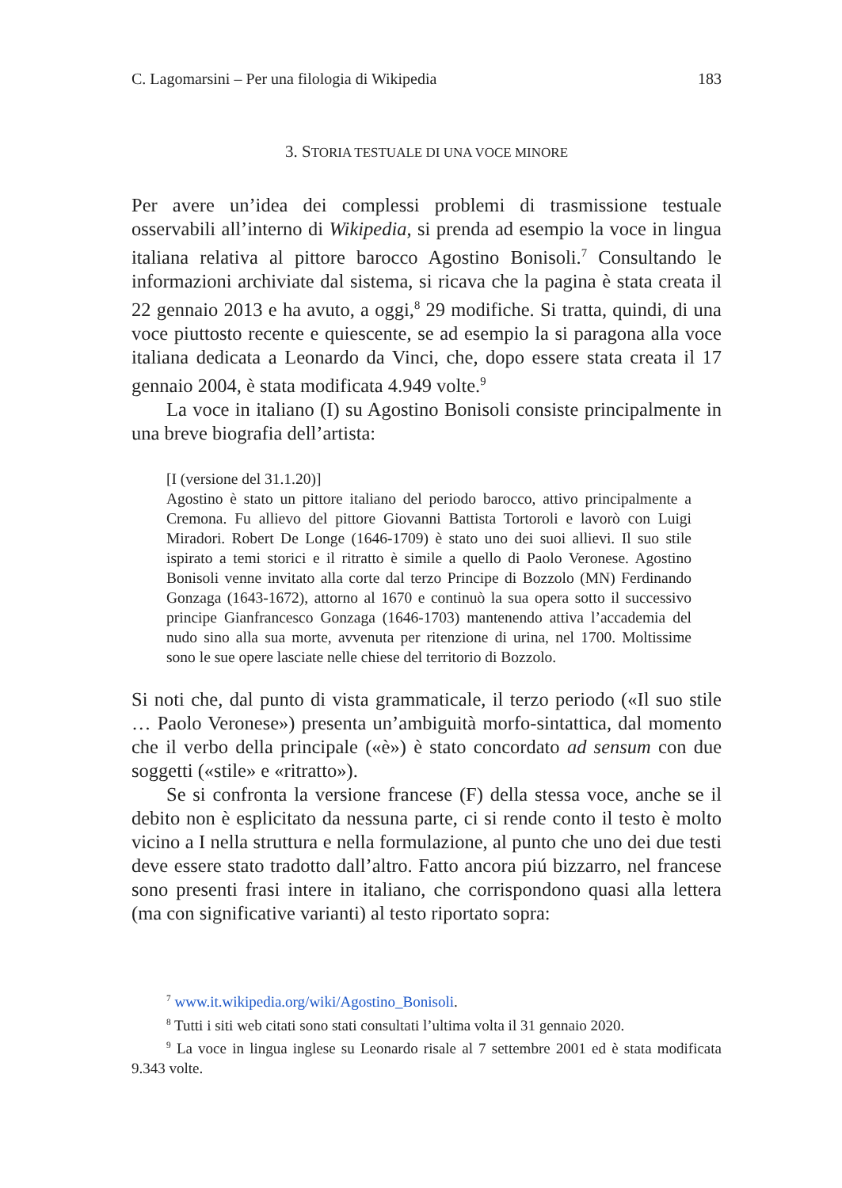C. Lagomarsini – Per una filologia di Wikipedia 183
3. STORIA TESTUALE DI UNA VOCE MINORE
Per avere un’idea dei complessi problemi di trasmissione testuale osservabili all’interno di Wikipedia, si prenda ad esempio la voce in lingua italiana relativa al pittore barocco Agostino Bonisoli.<sup>7</sup> Consultando le informazioni archiviate dal sistema, si ricava che la pagina è stata creata il 22 gennaio 2013 e ha avuto, a oggi,<sup>8</sup> 29 modifiche. Si tratta, quindi, di una voce piuttosto recente e quiescente, se ad esempio la si paragona alla voce italiana dedicata a Leonardo da Vinci, che, dopo essere stata creata il 17 gennaio 2004, è stata modificata 4.949 volte.<sup>9</sup>
La voce in italiano (I) su Agostino Bonisoli consiste principalmente in una breve biografia dell’artista:
[I (versione del 31.1.20)]
Agostino è stato un pittore italiano del periodo barocco, attivo principalmente a Cremona. Fu allievo del pittore Giovanni Battista Tortoroli e lavorò con Luigi Miradori. Robert De Longe (1646-1709) è stato uno dei suoi allievi. Il suo stile ispirato a temi storici e il ritratto è simile a quello di Paolo Veronese. Agostino Bonisoli venne invitato alla corte dal terzo Principe di Bozzolo (MN) Ferdinando Gonzaga (1643-1672), attorno al 1670 e continuò la sua opera sotto il successivo principe Gianfrancesco Gonzaga (1646-1703) mantenendo attiva l’accademia del nudo sino alla sua morte, avvenuta per ritenzione di urina, nel 1700. Moltissime sono le sue opere lasciate nelle chiese del territorio di Bozzolo.
Si noti che, dal punto di vista grammaticale, il terzo periodo («Il suo stile … Paolo Veronese») presenta un’ambiguità morfo-sintattica, dal momento che il verbo della principale («è») è stato concordato ad sensum con due soggetti («stile» e «ritratto»).
Se si confronta la versione francese (F) della stessa voce, anche se il debito non è esplicitato da nessuna parte, ci si rende conto il testo è molto vicino a I nella struttura e nella formulazione, al punto che uno dei due testi deve essere stato tradotto dall’altro. Fatto ancora piú bizzarro, nel francese sono presenti frasi intere in italiano, che corrispondono quasi alla lettera (ma con significative varianti) al testo riportato sopra:
<sup>7</sup> www.it.wikipedia.org/wiki/Agostino_Bonisoli.
<sup>8</sup> Tutti i siti web citati sono stati consultati l’ultima volta il 31 gennaio 2020.
<sup>9</sup> La voce in lingua inglese su Leonardo risale al 7 settembre 2001 ed è stata modificata 9.343 volte.